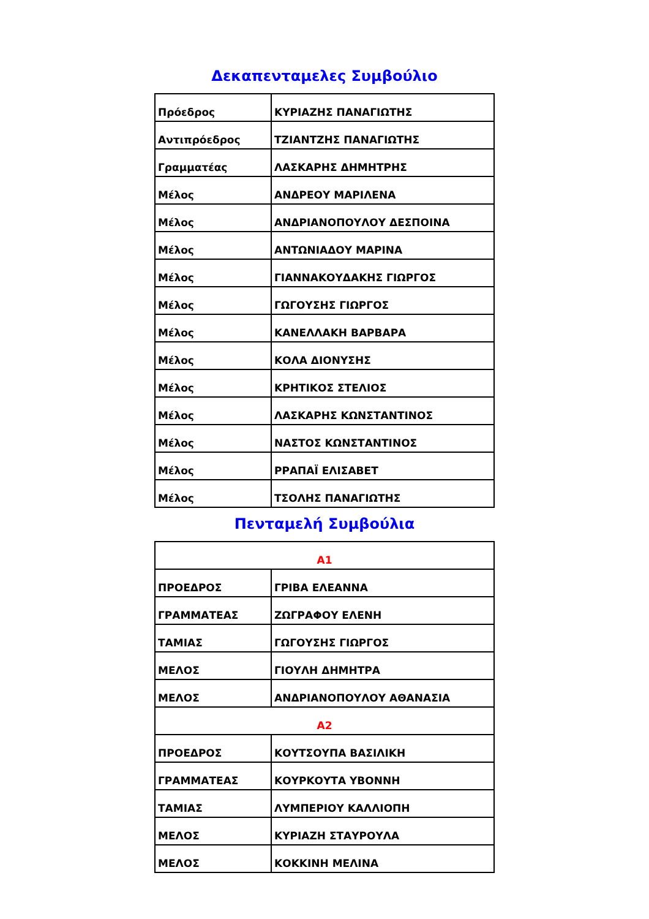Δεκαπενταμελες Συμβούλιο
| Πρόεδρος | ΚΥΡΙΑΖΗΣ ΠΑΝΑΓΙΩΤΗΣ |
| Αντιπρόεδρος | ΤΖΙΑΝΤΖΗΣ ΠΑΝΑΓΙΩΤΗΣ |
| Γραμματέας | ΛΑΣΚΑΡΗΣ ΔΗΜΗΤΡΗΣ |
| Μέλος | ΑΝΔΡΕΟΥ ΜΑΡΙΛΕΝΑ |
| Μέλος | ΑΝΔΡΙΑΝΟΠΟΥΛΟΥ ΔΕΣΠΟΙΝΑ |
| Μέλος | ΑΝΤΩΝΙΑΔΟΥ ΜΑΡΙΝΑ |
| Μέλος | ΓΙΑΝΝΑΚΟΥΔΑΚΗΣ ΓΙΩΡΓΟΣ |
| Μέλος | ΓΩΓΟΥΣΗΣ ΓΙΩΡΓΟΣ |
| Μέλος | ΚΑΝΕΛΛΑΚΗ ΒΑΡΒΑΡΑ |
| Μέλος | ΚΟΛΑ ΔΙΟΝΥΣΗΣ |
| Μέλος | ΚΡΗΤΙΚΟΣ ΣΤΕΛΙΟΣ |
| Μέλος | ΛΑΣΚΑΡΗΣ ΚΩΝΣΤΑΝΤΙΝΟΣ |
| Μέλος | ΝΑΣΤΟΣ ΚΩΝΣΤΑΝΤΙΝΟΣ |
| Μέλος | ΡΡΑΠΑΪ ΕΛΙΣΑΒΕΤ |
| Μέλος | ΤΣΟΛΗΣ ΠΑΝΑΓΙΩΤΗΣ |
Πενταμελή Συμβούλια
| Α1 | |
| ΠΡΟΕΔΡΟΣ | ΓΡΙΒΑ ΕΛΕΑΝΝΑ |
| ΓΡΑΜΜΑΤΕΑΣ | ΖΩΓΡΑΦΟΥ ΕΛΕΝΗ |
| ΤΑΜΙΑΣ | ΓΩΓΟΥΣΗΣ ΓΙΩΡΓΟΣ |
| ΜΕΛΟΣ | ΓΙΟΥΛΗ ΔΗΜΗΤΡΑ |
| ΜΕΛΟΣ | ΑΝΔΡΙΑΝΟΠΟΥΛΟΥ ΑΘΑΝΑΣΙΑ |
| Α2 | |
| ΠΡΟΕΔΡΟΣ | ΚΟΥΤΣΟΥΠΑ ΒΑΣΙΛΙΚΗ |
| ΓΡΑΜΜΑΤΕΑΣ | ΚΟΥΡΚΟΥΤΑ ΥΒΟΝΝΗ |
| ΤΑΜΙΑΣ | ΛΥΜΠΕΡΙΟΥ ΚΑΛΛΙΟΠΗ |
| ΜΕΛΟΣ | ΚΥΡΙΑΖΗ ΣΤΑΥΡΟΥΛΑ |
| ΜΕΛΟΣ | ΚΟΚΚΙΝΗ ΜΕΛΙΝΑ |